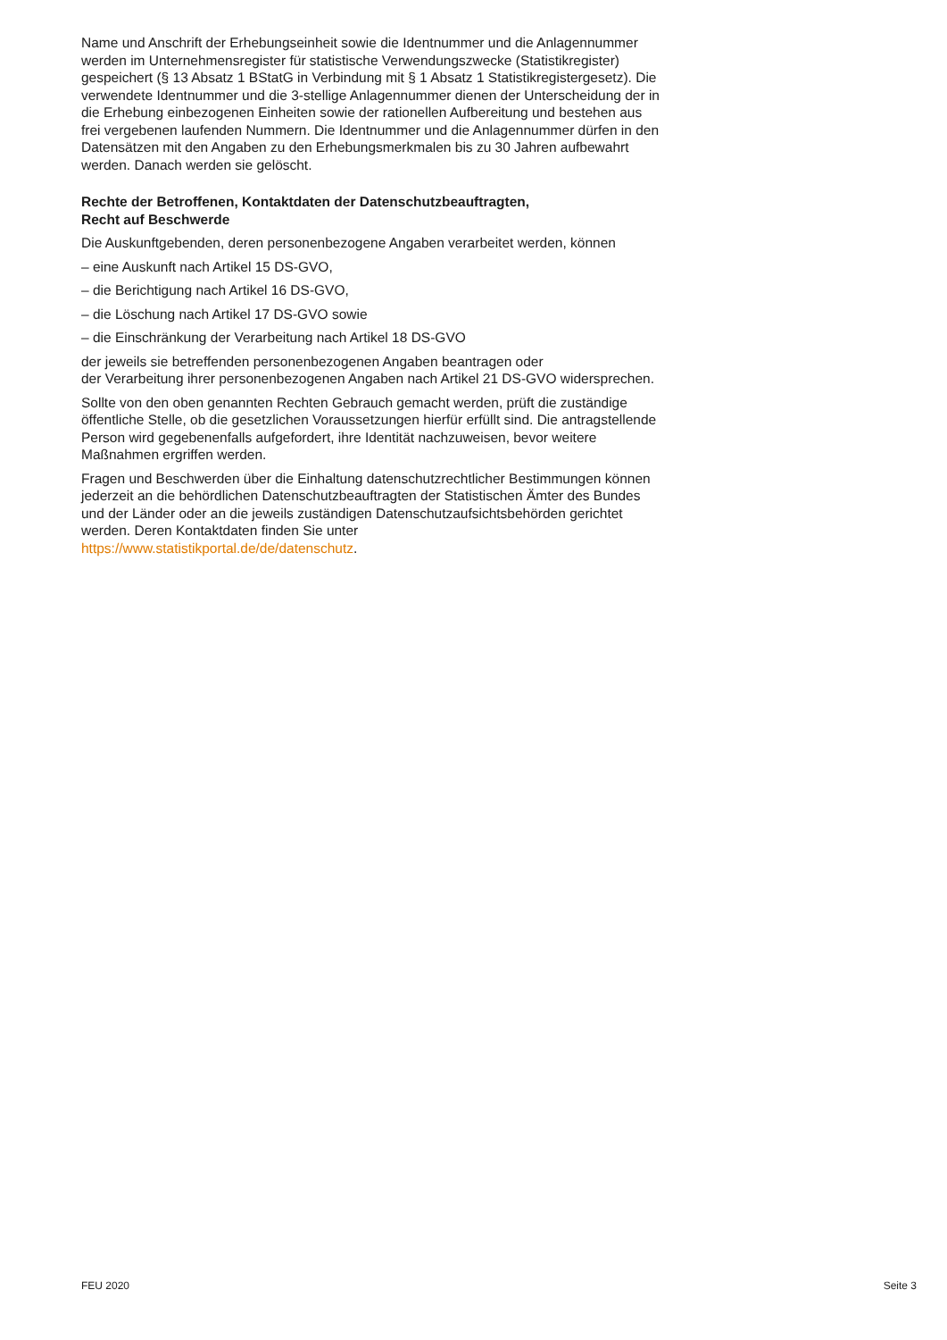Name und Anschrift der Erhebungseinheit sowie die Identnummer und die Anlagen­nummer werden im Unternehmensregister für statistische Verwendungszwecke (Statistikregister) gespeichert (§ 13 Absatz 1 BStatG in Verbindung mit § 1 Absatz 1 Statistikregistergesetz). Die verwendete Identnummer und die 3-stellige Anlagennummer dienen der Unterscheidung der in die Erhebung einbezogenen Einheiten sowie der rationellen Aufbereitung und bestehen aus frei vergebenen laufenden Nummern. Die Identnummer und die Anlagennummer dürfen in den Datensätzen mit den Angaben zu den Erhebungsmerkmalen bis zu 30 Jahren aufbewahrt werden. Danach werden sie gelöscht.
Rechte der Betroffenen, Kontaktdaten der Datenschutzbeauftragten,
Recht auf Beschwerde
Die Auskunftgebenden, deren personenbezogene Angaben verarbeitet werden, können
– eine Auskunft nach Artikel 15 DS-GVO,
– die Berichtigung nach Artikel 16 DS-GVO,
– die Löschung nach Artikel 17 DS-GVO sowie
– die Einschränkung der Verarbeitung nach Artikel 18 DS-GVO
der jeweils sie betreffenden personenbezogenen Angaben beantragen oder
der Verarbeitung ihrer personenbezogenen Angaben nach Artikel 21 DS-GVO widersprechen.
Sollte von den oben genannten Rechten Gebrauch gemacht werden, prüft die zuständige öffentliche Stelle, ob die gesetzlichen Voraussetzungen hierfür erfüllt sind. Die antrag­stellende Person wird gegebenenfalls aufgefordert, ihre Identität nachzuweisen, bevor weitere Maßnahmen ergriffen werden.
Fragen und Beschwerden über die Einhaltung datenschutzrechtlicher Bestimmungen können jederzeit an die behördlichen Datenschutzbeauftragten der Statistischen Ämter des Bundes und der Länder oder an die jeweils zuständigen Datenschutzaufsichts­behörden gerichtet werden. Deren Kontaktdaten finden Sie unter
https://www.statistikportal.de/de/datenschutz.
FEU 2020 Seite 3